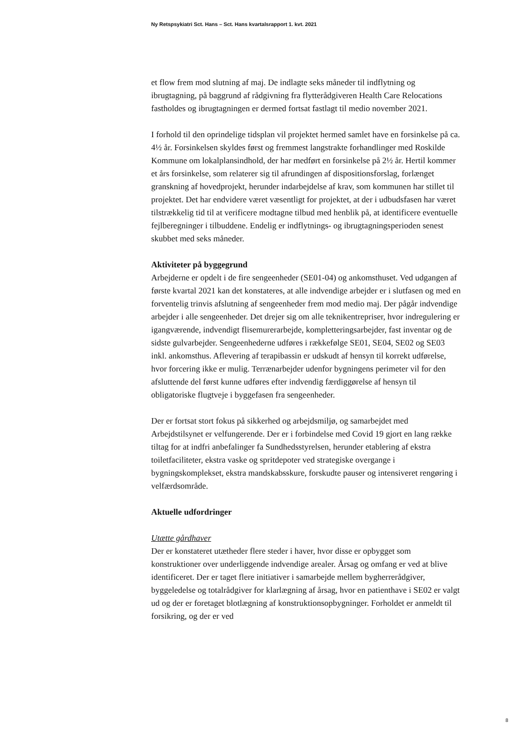Ny Retspsykiatri Sct. Hans – Sct. Hans kvartalsrapport 1. kvt. 2021
et flow frem mod slutning af maj. De indlagte seks måneder til indflytning og ibrugtagning, på baggrund af rådgivning fra flytterådgiveren Health Care Relocations fastholdes og ibrugtagningen er dermed fortsat fastlagt til medio november 2021.
I forhold til den oprindelige tidsplan vil projektet hermed samlet have en forsinkelse på ca. 4½ år. Forsinkelsen skyldes først og fremmest langstrakte forhandlinger med Roskilde Kommune om lokalplansindhold, der har medført en forsinkelse på 2½ år. Hertil kommer et års forsinkelse, som relaterer sig til afrundingen af dispositionsforslag, forlænget granskning af hovedprojekt, herunder indarbejdelse af krav, som kommunen har stillet til projektet. Det har endvidere været væsentligt for projektet, at der i udbudsfasen har været tilstrækkelig tid til at verificere modtagne tilbud med henblik på, at identificere eventuelle fejlberegninger i tilbuddene. Endelig er indflytnings- og ibrugtagningsperioden senest skubbet med seks måneder.
Aktiviteter på byggegrund
Arbejderne er opdelt i de fire sengeenheder (SE01-04) og ankomsthuset. Ved udgangen af første kvartal 2021 kan det konstateres, at alle indvendige arbejder er i slutfasen og med en forventelig trinvis afslutning af sengeenheder frem mod medio maj. Der pågår indvendige arbejder i alle sengeenheder. Det drejer sig om alle teknikentrepriser, hvor indregulering er igangværende, indvendigt flisemurerarbejde, kompletteringsarbejder, fast inventar og de sidste gulvarbejder. Sengeenhederne udføres i rækkefølge SE01, SE04, SE02 og SE03 inkl. ankomsthus. Aflevering af terapibassin er udskudt af hensyn til korrekt udførelse, hvor forcering ikke er mulig. Terrænarbejder udenfor bygningens perimeter vil for den afsluttende del først kunne udføres efter indvendig færdiggørelse af hensyn til obligatoriske flugtveje i byggefasen fra sengeenheder.
Der er fortsat stort fokus på sikkerhed og arbejdsmiljø, og samarbejdet med Arbejdstilsynet er velfungerende. Der er i forbindelse med Covid 19 gjort en lang række tiltag for at indfri anbefalinger fa Sundhedsstyrelsen, herunder etablering af ekstra toiletfaciliteter, ekstra vaske og spritdepoter ved strategiske overgange i bygningskomplekset, ekstra mandskabsskure, forskudte pauser og intensiveret rengøring i velfærdsområde.
Aktuelle udfordringer
Utætte gårdhaver
Der er konstateret utætheder flere steder i haver, hvor disse er opbygget som konstruktioner over underliggende indvendige arealer. Årsag og omfang er ved at blive identificeret. Der er taget flere initiativer i samarbejde mellem bygherrerådgiver, byggeledelse og totalrådgiver for klarlægning af årsag, hvor en patienthave i SE02 er valgt ud og der er foretaget blotlægning af konstruktionsopbygninger. Forholdet er anmeldt til forsikring, og der er ved
8